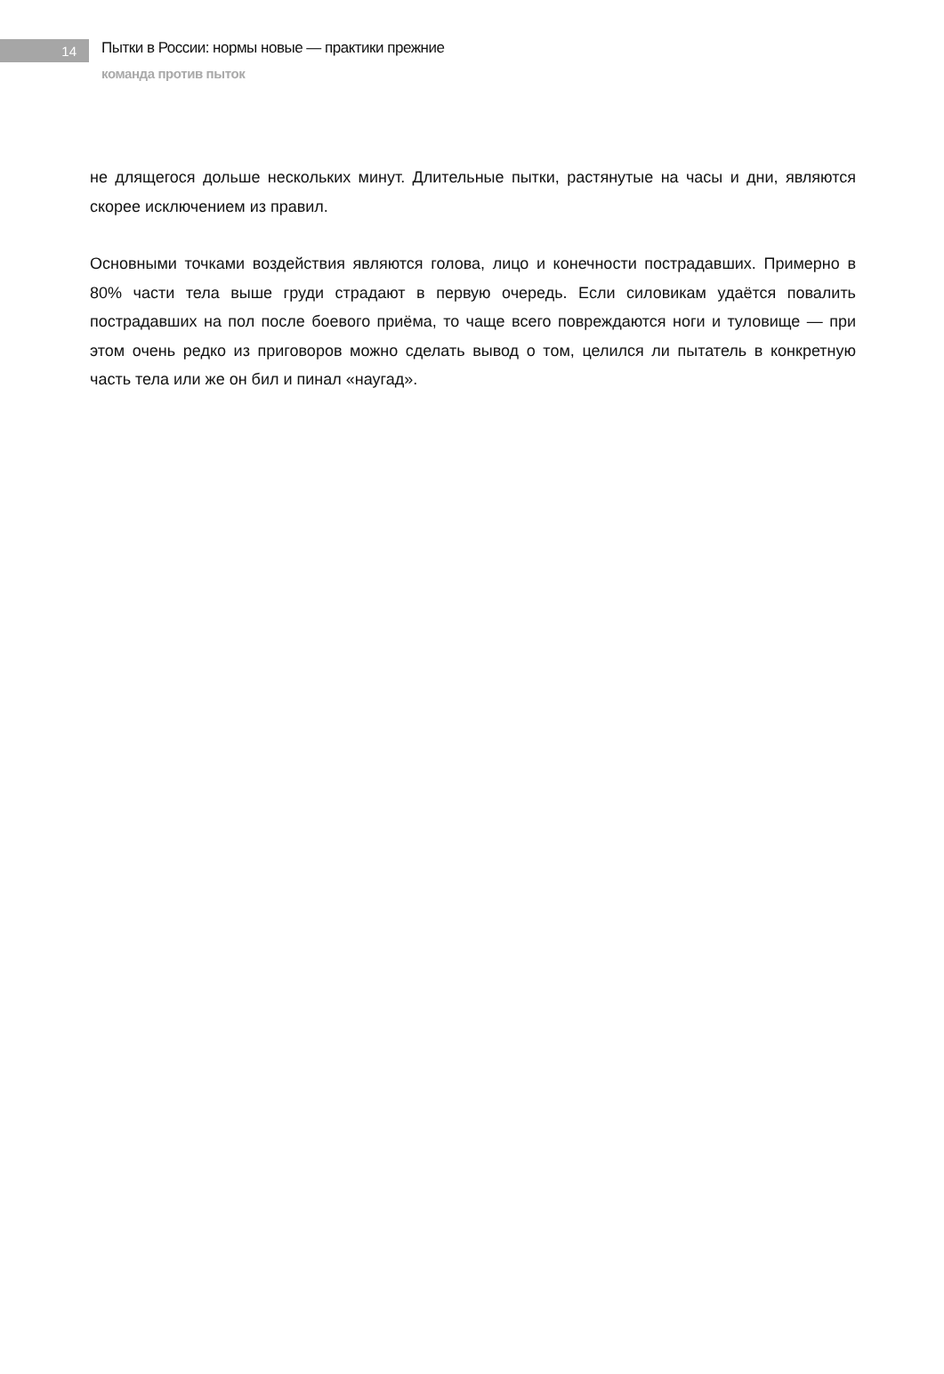14
Пытки в России: нормы новые — практики прежние
команда против пыток
не длящегося дольше нескольких минут. Длительные пытки, растянутые на часы и дни, являются скорее исключением из правил.
Основными точками воздействия являются голова, лицо и конечности пострадавших. Примерно в 80% части тела выше груди страдают в первую очередь. Если силовикам удаётся повалить пострадавших на пол после боевого приёма, то чаще всего повреждаются ноги и туловище — при этом очень редко из приговоров можно сделать вывод о том, целился ли пытатель в конкретную часть тела или же он бил и пинал «наугад».